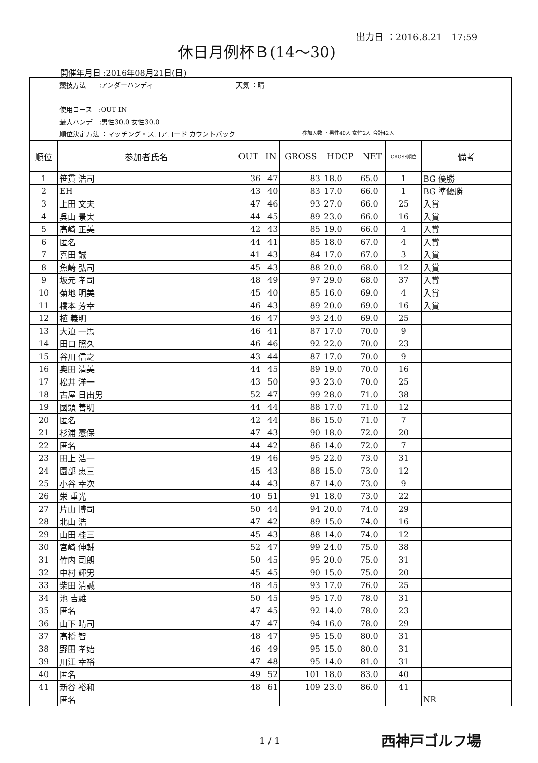出力日 ：2016.8.21　17:59
休日月例杯Ｂ(14～30)
開催年月日 :2016年08月21日(日)
競技方法　　:アンダーハンディ 天気 ：晴
使用コース　:OUT IN
最大ハンデ　:男性30.0 女性30.0
順位決定方法 ：マッチング・スコアコード カウントバック
参加人数 ・男性40人 女性2人 合計42人
| 順位 | 参加者氏名 | OUT | IN | GROSS | HDCP | NET | GROSS順位 | 備考 |
| --- | --- | --- | --- | --- | --- | --- | --- | --- |
| 1 | 笹貫 浩司 | 36 | 47 | 83 | 18.0 | 65.0 | 1 | BG 優勝 |
| 2 | EH | 43 | 40 | 83 | 17.0 | 66.0 | 1 | BG 準優勝 |
| 3 | 上田 文夫 | 47 | 46 | 93 | 27.0 | 66.0 | 25 | 入賞 |
| 4 | 呉山 景実 | 44 | 45 | 89 | 23.0 | 66.0 | 16 | 入賞 |
| 5 | 高崎 正美 | 42 | 43 | 85 | 19.0 | 66.0 | 4 | 入賞 |
| 6 | 匿名 | 44 | 41 | 85 | 18.0 | 67.0 | 4 | 入賞 |
| 7 | 喜田 誠 | 41 | 43 | 84 | 17.0 | 67.0 | 3 | 入賞 |
| 8 | 魚崎 弘司 | 45 | 43 | 88 | 20.0 | 68.0 | 12 | 入賞 |
| 9 | 坂元 孝司 | 48 | 49 | 97 | 29.0 | 68.0 | 37 | 入賞 |
| 10 | 菊地 明美 | 45 | 40 | 85 | 16.0 | 69.0 | 4 | 入賞 |
| 11 | 橋本 芳幸 | 46 | 43 | 89 | 20.0 | 69.0 | 16 | 入賞 |
| 12 | 植 義明 | 46 | 47 | 93 | 24.0 | 69.0 | 25 | |
| 13 | 大迫 一馬 | 46 | 41 | 87 | 17.0 | 70.0 | 9 | |
| 14 | 田口 照久 | 46 | 46 | 92 | 22.0 | 70.0 | 23 | |
| 15 | 谷川 信之 | 43 | 44 | 87 | 17.0 | 70.0 | 9 | |
| 16 | 奥田 清美 | 44 | 45 | 89 | 19.0 | 70.0 | 16 | |
| 17 | 松井 洋一 | 43 | 50 | 93 | 23.0 | 70.0 | 25 | |
| 18 | 古屋 日出男 | 52 | 47 | 99 | 28.0 | 71.0 | 38 | |
| 19 | 國頭 善明 | 44 | 44 | 88 | 17.0 | 71.0 | 12 | |
| 20 | 匿名 | 42 | 44 | 86 | 15.0 | 71.0 | 7 | |
| 21 | 杉浦 憲保 | 47 | 43 | 90 | 18.0 | 72.0 | 20 | |
| 22 | 匿名 | 44 | 42 | 86 | 14.0 | 72.0 | 7 | |
| 23 | 田上 浩一 | 49 | 46 | 95 | 22.0 | 73.0 | 31 | |
| 24 | 園部 恵三 | 45 | 43 | 88 | 15.0 | 73.0 | 12 | |
| 25 | 小谷 幸次 | 44 | 43 | 87 | 14.0 | 73.0 | 9 | |
| 26 | 栄 重光 | 40 | 51 | 91 | 18.0 | 73.0 | 22 | |
| 27 | 片山 博司 | 50 | 44 | 94 | 20.0 | 74.0 | 29 | |
| 28 | 北山 浩 | 47 | 42 | 89 | 15.0 | 74.0 | 16 | |
| 29 | 山田 桂三 | 45 | 43 | 88 | 14.0 | 74.0 | 12 | |
| 30 | 宮崎 伸輔 | 52 | 47 | 99 | 24.0 | 75.0 | 38 | |
| 31 | 竹内 司朗 | 50 | 45 | 95 | 20.0 | 75.0 | 31 | |
| 32 | 中村 輝男 | 45 | 45 | 90 | 15.0 | 75.0 | 20 | |
| 33 | 柴田 清誠 | 48 | 45 | 93 | 17.0 | 76.0 | 25 | |
| 34 | 池 吉雄 | 50 | 45 | 95 | 17.0 | 78.0 | 31 | |
| 35 | 匿名 | 47 | 45 | 92 | 14.0 | 78.0 | 23 | |
| 36 | 山下 晴司 | 47 | 47 | 94 | 16.0 | 78.0 | 29 | |
| 37 | 高橋 智 | 48 | 47 | 95 | 15.0 | 80.0 | 31 | |
| 38 | 野田 孝始 | 46 | 49 | 95 | 15.0 | 80.0 | 31 | |
| 39 | 川江 幸裕 | 47 | 48 | 95 | 14.0 | 81.0 | 31 | |
| 40 | 匿名 | 49 | 52 | 101 | 18.0 | 83.0 | 40 | |
| 41 | 新谷 裕和 | 48 | 61 | 109 | 23.0 | 86.0 | 41 | |
| | 匿名 | | | | | | | NR |
1 / 1 西神戸ゴルフ場